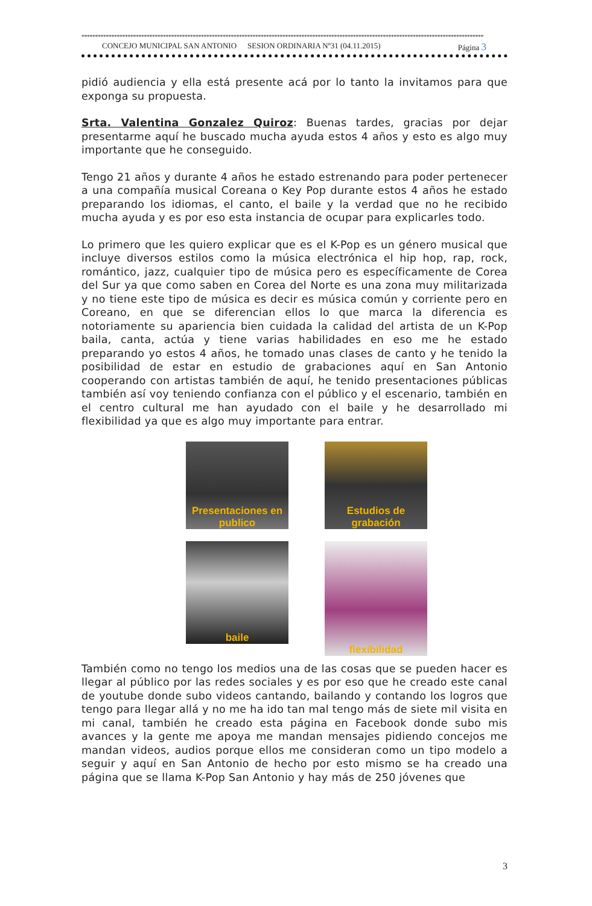****************************************************************************************************************************************************
CONCEJO MUNICIPAL SAN ANTONIO SESION ORDINARIA Nº31 (04.11.2015) Página 3
pidió audiencia y ella está presente acá por lo tanto la invitamos para que exponga su propuesta.
Srta. Valentina Gonzalez Quiroz: Buenas tardes, gracias por dejar presentarme aquí he buscado mucha ayuda estos 4 años y esto es algo muy importante que he conseguido.
Tengo 21 años y durante 4 años he estado estrenando para poder pertenecer a una compañía musical Coreana o Key Pop durante estos 4 años he estado preparando los idiomas, el canto, el baile y la verdad que no he recibido mucha ayuda y es por eso esta instancia de ocupar para explicarles todo.
Lo primero que les quiero explicar que es el K-Pop es un género musical que incluye diversos estilos como la música electrónica el hip hop, rap, rock, romántico, jazz, cualquier tipo de música pero es específicamente de Corea del Sur ya que como saben en Corea del Norte es una zona muy militarizada y no tiene este tipo de música es decir es música común y corriente pero en Coreano, en que se diferencian ellos lo que marca la diferencia es notoriamente su apariencia bien cuidada la calidad del artista de un K-Pop baila, canta, actúa y tiene varias habilidades en eso me he estado preparando yo estos 4 años, he tomado unas clases de canto y he tenido la posibilidad de estar en estudio de grabaciones aquí en San Antonio cooperando con artistas también de aquí, he tenido presentaciones públicas también así voy teniendo confianza con el público y el escenario, también en el centro cultural me han ayudado con el baile y he desarrollado mi flexibilidad ya que es algo muy importante para entrar.
Presentaciones en publico
Estudios de grabación
baile
flexibilidad
También como no tengo los medios una de las cosas que se pueden hacer es llegar al público por las redes sociales y es por eso que he creado este canal de youtube donde subo videos cantando, bailando y contando los logros que tengo para llegar allá y no me ha ido tan mal tengo más de siete mil visita en mi canal, también he creado esta página en Facebook donde subo mis avances y la gente me apoya me mandan mensajes pidiendo concejos me mandan videos, audios porque ellos me consideran como un tipo modelo a seguir y aquí en San Antonio de hecho por esto mismo se ha creado una página que se llama K-Pop San Antonio y hay más de 250 jóvenes que
3